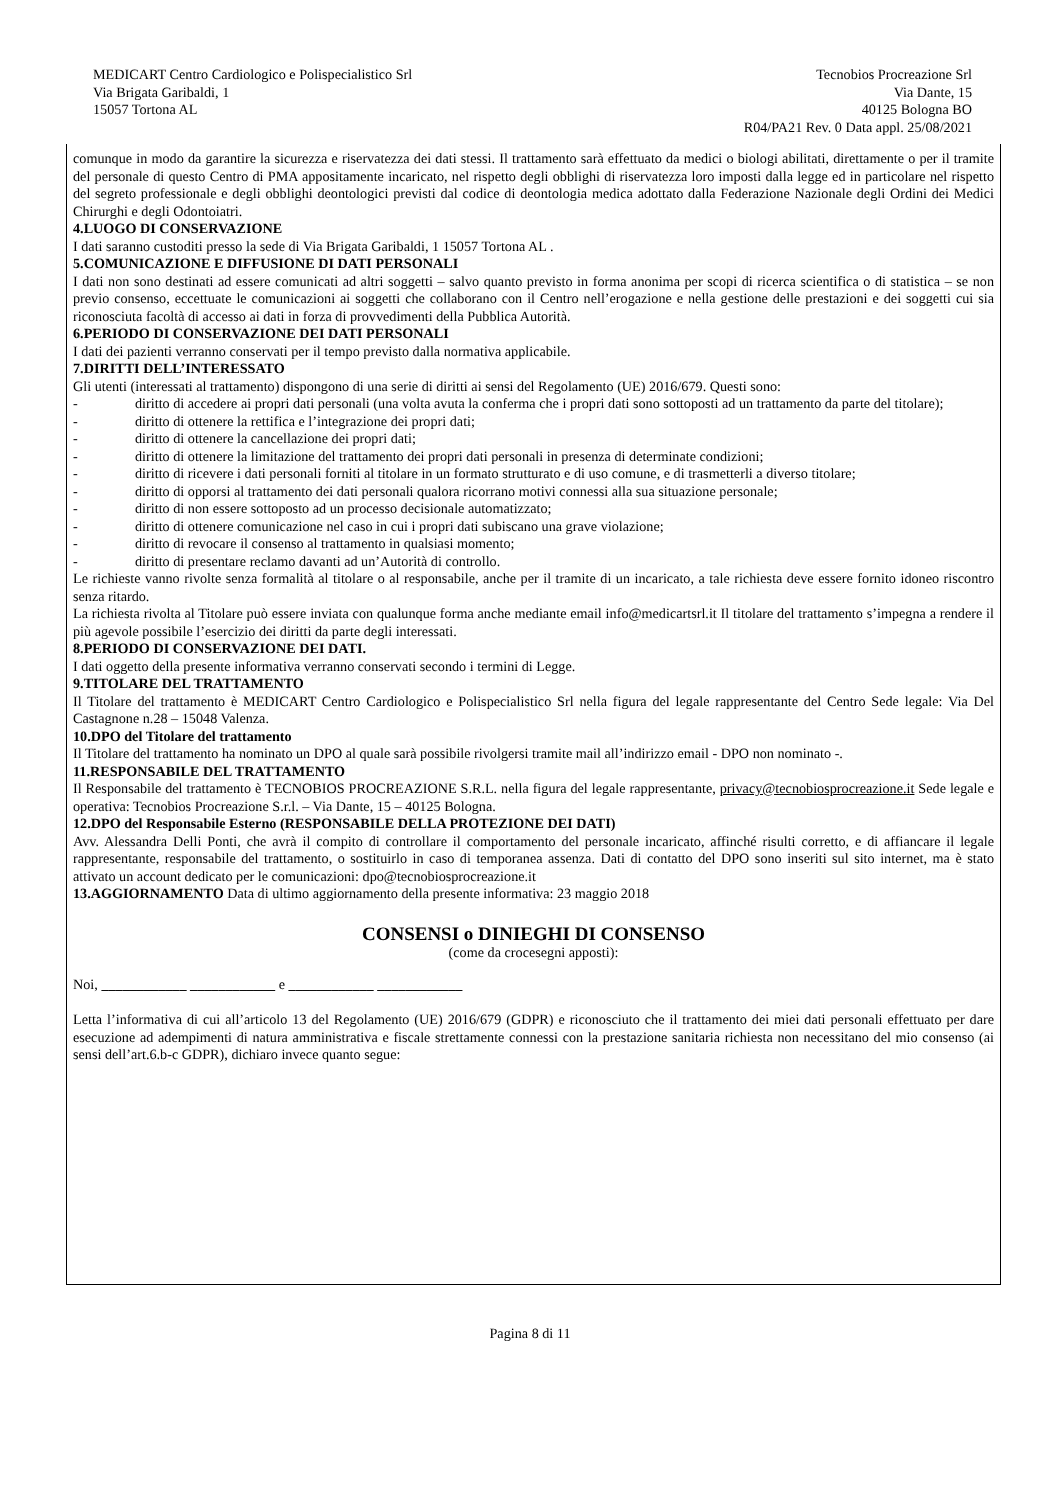MEDICART Centro Cardiologico e Polispecialistico Srl
Via Brigata Garibaldi, 1
15057 Tortona AL
Tecnobios Procreazione Srl
Via Dante, 15
40125 Bologna BO
R04/PA21 Rev. 0 Data appl. 25/08/2021
comunque in modo da garantire la sicurezza e riservatezza dei dati stessi. Il trattamento sarà effettuato da medici o biologi abilitati, direttamente o per il tramite del personale di questo Centro di PMA appositamente incaricato, nel rispetto degli obblighi di riservatezza loro imposti dalla legge ed in particolare nel rispetto del segreto professionale e degli obblighi deontologici previsti dal codice di deontologia medica adottato dalla Federazione Nazionale degli Ordini dei Medici Chirurghi e degli Odontoiatri.
4.LUOGO DI CONSERVAZIONE
I dati saranno custoditi presso la sede di Via Brigata Garibaldi, 1 15057 Tortona AL .
5.COMUNICAZIONE E DIFFUSIONE DI DATI PERSONALI
I dati non sono destinati ad essere comunicati ad altri soggetti – salvo quanto previsto in forma anonima per scopi di ricerca scientifica o di statistica – se non previo consenso, eccettuate le comunicazioni ai soggetti che collaborano con il Centro nell’erogazione e nella gestione delle prestazioni e dei soggetti cui sia riconosciuta facoltà di accesso ai dati in forza di provvedimenti della Pubblica Autorità.
6.PERIODO DI CONSERVAZIONE DEI DATI PERSONALI
I dati dei pazienti verranno conservati per il tempo previsto dalla normativa applicabile.
7.DIRITTI DELL’INTERESSATO
Gli utenti (interessati al trattamento) dispongono di una serie di diritti ai sensi del Regolamento (UE) 2016/679. Questi sono:
- diritto di accedere ai propri dati personali (una volta avuta la conferma che i propri dati sono sottoposti ad un trattamento da parte del titolare);
- diritto di ottenere la rettifica e l’integrazione dei propri dati;
- diritto di ottenere la cancellazione dei propri dati;
- diritto di ottenere la limitazione del trattamento dei propri dati personali in presenza di determinate condizioni;
- diritto di ricevere i dati personali forniti al titolare in un formato strutturato e di uso comune, e di trasmetterli a diverso titolare;
- diritto di opporsi al trattamento dei dati personali qualora ricorrano motivi connessi alla sua situazione personale;
- diritto di non essere sottoposto ad un processo decisionale automatizzato;
- diritto di ottenere comunicazione nel caso in cui i propri dati subiscano una grave violazione;
- diritto di revocare il consenso al trattamento in qualsiasi momento;
- diritto di presentare reclamo davanti ad un’Autorità di controllo.
Le richieste vanno rivolte senza formalità al titolare o al responsabile, anche per il tramite di un incaricato, a tale richiesta deve essere fornito idoneo riscontro senza ritardo.
La richiesta rivolta al Titolare può essere inviata con qualunque forma anche mediante email info@medicartsrl.it Il titolare del trattamento s’impegna a rendere il più agevole possibile l’esercizio dei diritti da parte degli interessati.
8.PERIODO DI CONSERVAZIONE DEI DATI.
I dati oggetto della presente informativa verranno conservati secondo i termini di Legge.
9.TITOLARE DEL TRATTAMENTO
Il Titolare del trattamento è MEDICART Centro Cardiologico e Polispecialistico Srl nella figura del legale rappresentante del Centro Sede legale: Via Del Castagnone n.28 – 15048 Valenza.
10.DPO del Titolare del trattamento
Il Titolare del trattamento ha nominato un DPO al quale sarà possibile rivolgersi tramite mail all’indirizzo email - DPO non nominato -.
11.RESPONSABILE DEL TRATTAMENTO
Il Responsabile del trattamento è TECNOBIOS PROCREAZIONE S.R.L. nella figura del legale rappresentante, privacy@tecnobiosprocreazione.it Sede legale e operativa: Tecnobios Procreazione S.r.l. – Via Dante, 15 – 40125 Bologna.
12.DPO del Responsabile Esterno (RESPONSABILE DELLA PROTEZIONE DEI DATI)
Avv. Alessandra Delli Ponti, che avrà il compito di controllare il comportamento del personale incaricato, affinché risulti corretto, e di affiancare il legale rappresentante, responsabile del trattamento, o sostituirlo in caso di temporanea assenza. Dati di contatto del DPO sono inseriti sul sito internet, ma è stato attivato un account dedicato per le comunicazioni: dpo@tecnobiosprocreazione.it
13.AGGIORNAMENTO Data di ultimo aggiornamento della presente informativa: 23 maggio 2018
CONSENSI o DINIEGHI DI CONSENSO
(come da crocesegni apposti):
Noi, ____________ ____________ e ____________ ____________
Letta l’informativa di cui all’articolo 13 del Regolamento (UE) 2016/679 (GDPR) e riconosciuto che il trattamento dei miei dati personali effettuato per dare esecuzione ad adempimenti di natura amministrativa e fiscale strettamente connessi con la prestazione sanitaria richiesta non necessitano del mio consenso (ai sensi dell’art.6.b-c GDPR), dichiaro invece quanto segue:
Pagina 8 di 11